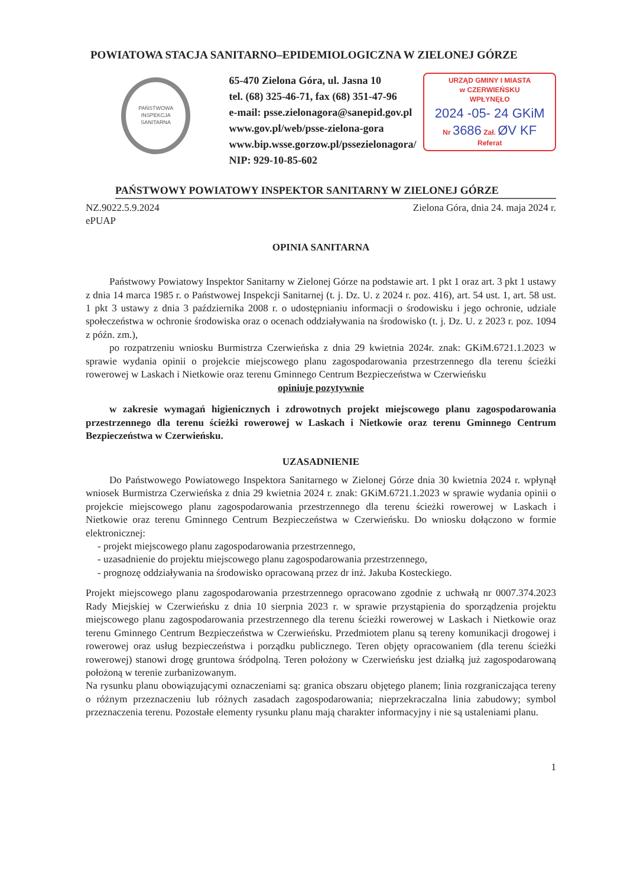POWIATOWA STACJA SANITARNO–EPIDEMIOLOGICZNA W ZIELONEJ GÓRZE
PAŃSTWOWA
INSPEKCJA SANITARNA
65-470 Zielona Góra, ul. Jasna 10
tel. (68) 325-46-71, fax (68) 351-47-96
e-mail: psse.zielonagora@sanepid.gov.pl
www.gov.pl/web/psse-zielona-gora
www.bip.wsse.gorzow.pl/pssezielonagora/
NIP: 929-10-85-602
URZĄD GMINY I MIASTA
w CZERWIEŃSKU
WPŁYNĘŁO
2024 -05- 24 GKiM
Nr 3686 Zał. ØV KF
Referat
PAŃSTWOWY POWIATOWY INSPEKTOR SANITARNY W ZIELONEJ GÓRZE
NZ.9022.5.9.2024
ePUAP
Zielona Góra, dnia 24. maja 2024 r.
OPINIA SANITARNA
Państwowy Powiatowy Inspektor Sanitarny w Zielonej Górze na podstawie art. 1 pkt 1 oraz art. 3 pkt 1 ustawy z dnia 14 marca 1985 r. o Państwowej Inspekcji Sanitarnej (t. j. Dz. U. z 2024 r. poz. 416), art. 54 ust. 1, art. 58 ust. 1 pkt 3 ustawy z dnia 3 października 2008 r. o udostępnianiu informacji o środowisku i jego ochronie, udziale społeczeństwa w ochronie środowiska oraz o ocenach oddziaływania na środowisko (t. j. Dz. U. z 2023 r. poz. 1094 z późn. zm.),
po rozpatrzeniu wniosku Burmistrza Czerwieńska z dnia 29 kwietnia 2024r. znak: GKiM.6721.1.2023 w sprawie wydania opinii o projekcie miejscowego planu zagospodarowania przestrzennego dla terenu ścieżki rowerowej w Laskach i Nietkowie oraz terenu Gminnego Centrum Bezpieczeństwa w Czerwieńsku
opiniuje pozytywnie
w zakresie wymagań higienicznych i zdrowotnych projekt miejscowego planu zagospodarowania przestrzennego dla terenu ścieżki rowerowej w Laskach i Nietkowie oraz terenu Gminnego Centrum Bezpieczeństwa w Czerwieńsku.
UZASADNIENIE
Do Państwowego Powiatowego Inspektora Sanitarnego w Zielonej Górze dnia 30 kwietnia 2024 r. wpłynął wniosek Burmistrza Czerwieńska z dnia 29 kwietnia 2024 r. znak: GKiM.6721.1.2023 w sprawie wydania opinii o projekcie miejscowego planu zagospodarowania przestrzennego dla terenu ścieżki rowerowej w Laskach i Nietkowie oraz terenu Gminnego Centrum Bezpieczeństwa w Czerwieńsku. Do wniosku dołączono w formie elektronicznej:
- projekt miejscowego planu zagospodarowania przestrzennego,
- uzasadnienie do projektu miejscowego planu zagospodarowania przestrzennego,
- prognozę oddziaływania na środowisko opracowaną przez dr inż. Jakuba Kosteckiego.
Projekt miejscowego planu zagospodarowania przestrzennego opracowano zgodnie z uchwałą nr 0007.374.2023 Rady Miejskiej w Czerwieńsku z dnia 10 sierpnia 2023 r. w sprawie przystąpienia do sporządzenia projektu miejscowego planu zagospodarowania przestrzennego dla terenu ścieżki rowerowej w Laskach i Nietkowie oraz terenu Gminnego Centrum Bezpieczeństwa w Czerwieńsku. Przedmiotem planu są tereny komunikacji drogowej i rowerowej oraz usług bezpieczeństwa i porządku publicznego. Teren objęty opracowaniem (dla terenu ścieżki rowerowej) stanowi drogę gruntowa śródpolną. Teren położony w Czerwieńsku jest działką już zagospodarowaną położoną w terenie zurbanizowanym.
Na rysunku planu obowiązującymi oznaczeniami są: granica obszaru objętego planem; linia rozgraniczająca tereny o różnym przeznaczeniu lub różnych zasadach zagospodarowania; nieprzekraczalna linia zabudowy; symbol przeznaczenia terenu. Pozostałe elementy rysunku planu mają charakter informacyjny i nie są ustaleniami planu.
1